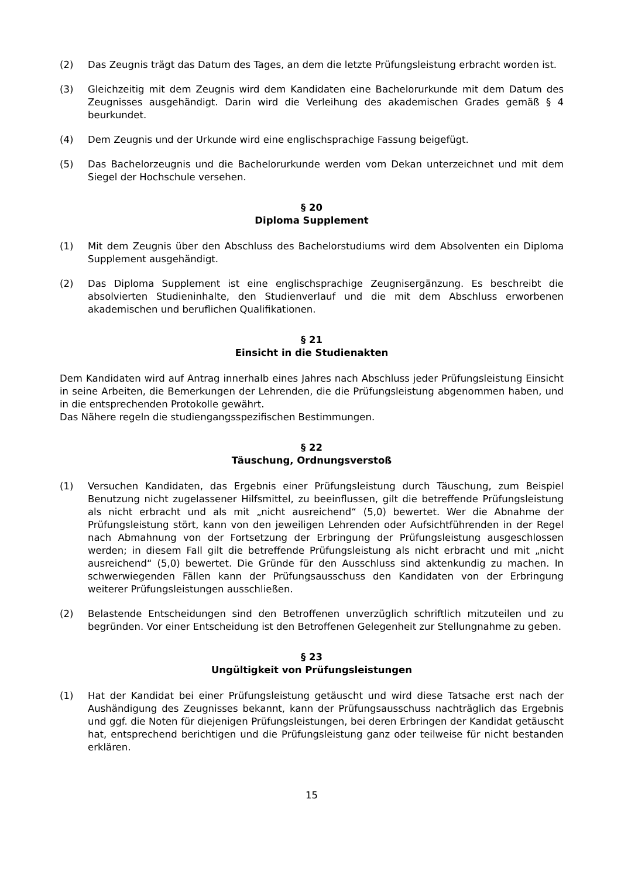(2) Das Zeugnis trägt das Datum des Tages, an dem die letzte Prüfungsleistung erbracht worden ist.
(3) Gleichzeitig mit dem Zeugnis wird dem Kandidaten eine Bachelorurkunde mit dem Datum des Zeugnisses ausgehändigt. Darin wird die Verleihung des akademischen Grades gemäß § 4 beurkundet.
(4) Dem Zeugnis und der Urkunde wird eine englischsprachige Fassung beigefügt.
(5) Das Bachelorzeugnis und die Bachelorurkunde werden vom Dekan unterzeichnet und mit dem Siegel der Hochschule versehen.
§ 20
Diploma Supplement
(1) Mit dem Zeugnis über den Abschluss des Bachelorstudiums wird dem Absolventen ein Diploma Supplement ausgehändigt.
(2) Das Diploma Supplement ist eine englischsprachige Zeugnisergänzung. Es beschreibt die absolvierten Studieninhalte, den Studienverlauf und die mit dem Abschluss erworbenen akademischen und beruflichen Qualifikationen.
§ 21
Einsicht in die Studienakten
Dem Kandidaten wird auf Antrag innerhalb eines Jahres nach Abschluss jeder Prüfungsleistung Einsicht in seine Arbeiten, die Bemerkungen der Lehrenden, die die Prüfungsleistung abgenommen haben, und in die entsprechenden Protokolle gewährt.
Das Nähere regeln die studiengangsspezifischen Bestimmungen.
§ 22
Täuschung, Ordnungsverstoß
(1) Versuchen Kandidaten, das Ergebnis einer Prüfungsleistung durch Täuschung, zum Beispiel Benutzung nicht zugelassener Hilfsmittel, zu beeinflussen, gilt die betreffende Prüfungsleistung als nicht erbracht und als mit „nicht ausreichend“ (5,0) bewertet. Wer die Abnahme der Prüfungsleistung stört, kann von den jeweiligen Lehrenden oder Aufsichtführenden in der Regel nach Abmahnung von der Fortsetzung der Erbringung der Prüfungsleistung ausgeschlossen werden; in diesem Fall gilt die betreffende Prüfungsleistung als nicht erbracht und mit „nicht ausreichend“ (5,0) bewertet. Die Gründe für den Ausschluss sind aktenkundig zu machen. In schwerwiegenden Fällen kann der Prüfungsausschuss den Kandidaten von der Erbringung weiterer Prüfungsleistungen ausschließen.
(2) Belastende Entscheidungen sind den Betroffenen unverzüglich schriftlich mitzuteilen und zu begründen. Vor einer Entscheidung ist den Betroffenen Gelegenheit zur Stellungnahme zu geben.
§ 23
Ungültigkeit von Prüfungsleistungen
(1) Hat der Kandidat bei einer Prüfungsleistung getäuscht und wird diese Tatsache erst nach der Aushändigung des Zeugnisses bekannt, kann der Prüfungsausschuss nachträglich das Ergebnis und ggf. die Noten für diejenigen Prüfungsleistungen, bei deren Erbringen der Kandidat getäuscht hat, entsprechend berichtigen und die Prüfungsleistung ganz oder teilweise für nicht bestanden erklären.
15